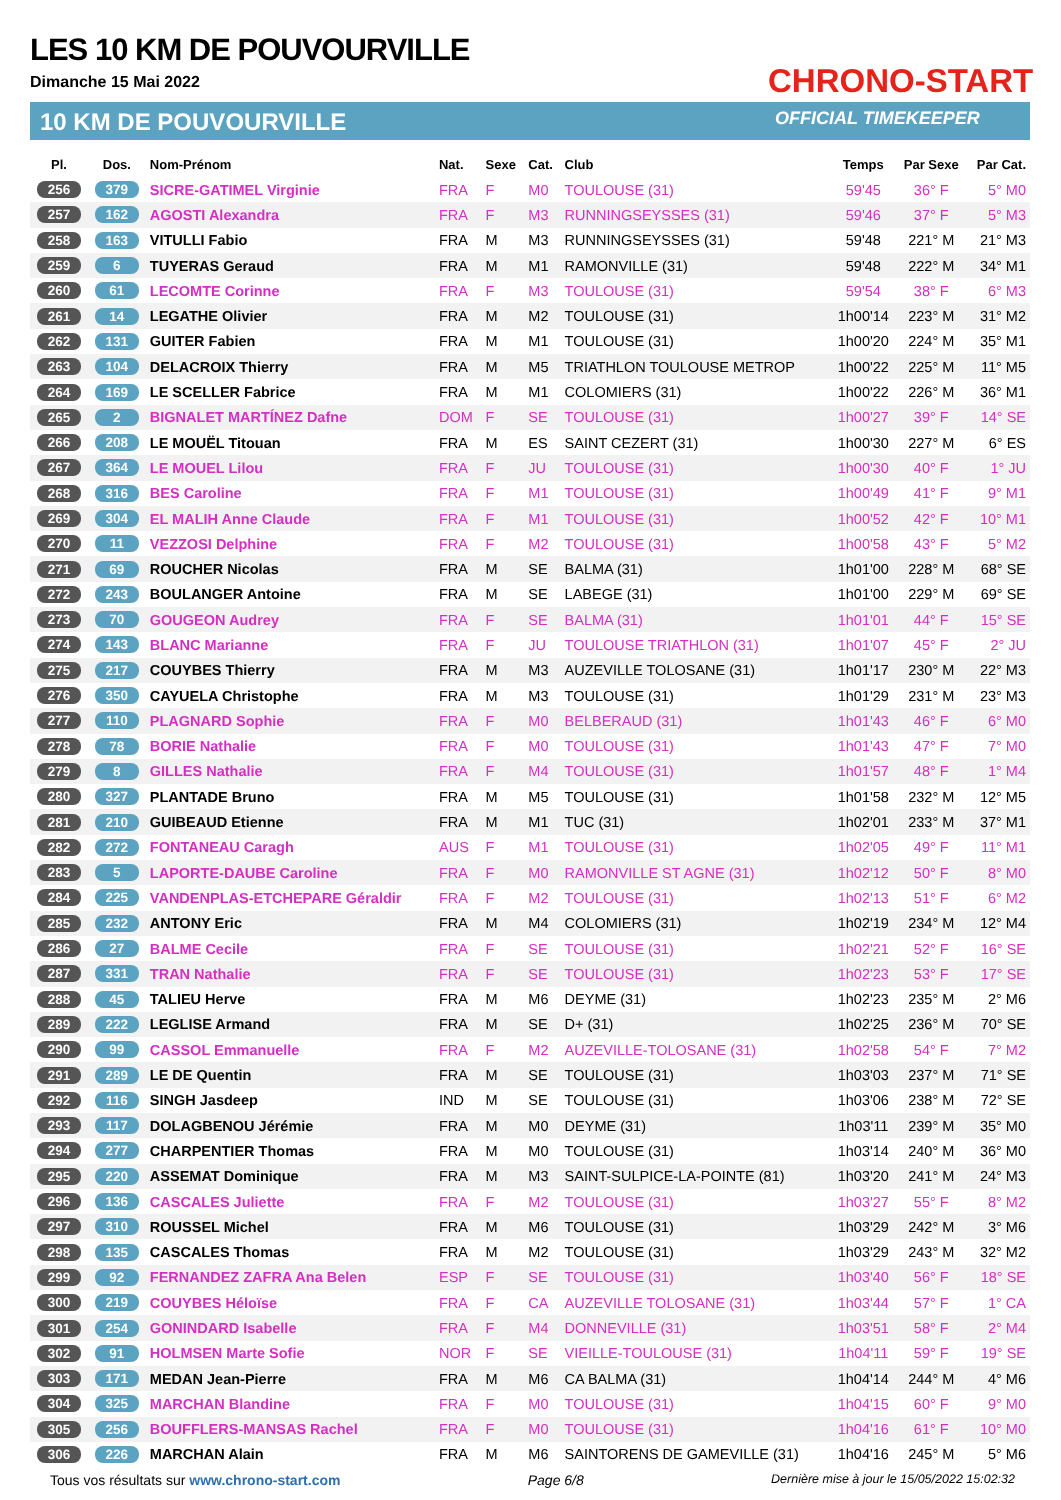LES 10 KM DE POUVOURVILLE
Dimanche 15 Mai 2022
10 KM DE POUVOURVILLE
CHRONO-START
OFFICIAL TIMEKEEPER
| Pl. | Dos. | Nom-Prénom | Nat. | Sexe | Cat. | Club | Temps | Par Sexe | Par Cat. |
| --- | --- | --- | --- | --- | --- | --- | --- | --- | --- |
| 256 | 379 | SICRE-GATIMEL Virginie | FRA | F | M0 | TOULOUSE (31) | 59'45 | 36° F | 5° M0 |
| 257 | 162 | AGOSTI Alexandra | FRA | F | M3 | RUNNINGSEYSSES (31) | 59'46 | 37° F | 5° M3 |
| 258 | 163 | VITULLI Fabio | FRA | M | M3 | RUNNINGSEYSSES (31) | 59'48 | 221° M | 21° M3 |
| 259 | 6 | TUYERAS Geraud | FRA | M | M1 | RAMONVILLE (31) | 59'48 | 222° M | 34° M1 |
| 260 | 61 | LECOMTE Corinne | FRA | F | M3 | TOULOUSE (31) | 59'54 | 38° F | 6° M3 |
| 261 | 14 | LEGATHE Olivier | FRA | M | M2 | TOULOUSE (31) | 1h00'14 | 223° M | 31° M2 |
| 262 | 131 | GUITER Fabien | FRA | M | M1 | TOULOUSE (31) | 1h00'20 | 224° M | 35° M1 |
| 263 | 104 | DELACROIX Thierry | FRA | M | M5 | TRIATHLON TOULOUSE METROP | 1h00'22 | 225° M | 11° M5 |
| 264 | 169 | LE SCELLER Fabrice | FRA | M | M1 | COLOMIERS (31) | 1h00'22 | 226° M | 36° M1 |
| 265 | 2 | BIGNALET MARTÍNEZ Dafne | DOM | F | SE | TOULOUSE (31) | 1h00'27 | 39° F | 14° SE |
| 266 | 208 | LE MOUËL Titouan | FRA | M | ES | SAINT CEZERT (31) | 1h00'30 | 227° M | 6° ES |
| 267 | 364 | LE MOUEL Lilou | FRA | F | JU | TOULOUSE (31) | 1h00'30 | 40° F | 1° JU |
| 268 | 316 | BES Caroline | FRA | F | M1 | TOULOUSE (31) | 1h00'49 | 41° F | 9° M1 |
| 269 | 304 | EL MALIH Anne Claude | FRA | F | M1 | TOULOUSE (31) | 1h00'52 | 42° F | 10° M1 |
| 270 | 11 | VEZZOSI Delphine | FRA | F | M2 | TOULOUSE (31) | 1h00'58 | 43° F | 5° M2 |
| 271 | 69 | ROUCHER Nicolas | FRA | M | SE | BALMA (31) | 1h01'00 | 228° M | 68° SE |
| 272 | 243 | BOULANGER Antoine | FRA | M | SE | LABEGE (31) | 1h01'00 | 229° M | 69° SE |
| 273 | 70 | GOUGEON Audrey | FRA | F | SE | BALMA (31) | 1h01'01 | 44° F | 15° SE |
| 274 | 143 | BLANC Marianne | FRA | F | JU | TOULOUSE TRIATHLON (31) | 1h01'07 | 45° F | 2° JU |
| 275 | 217 | COUYBES Thierry | FRA | M | M3 | AUZEVILLE TOLOSANE (31) | 1h01'17 | 230° M | 22° M3 |
| 276 | 350 | CAYUELA Christophe | FRA | M | M3 | TOULOUSE (31) | 1h01'29 | 231° M | 23° M3 |
| 277 | 110 | PLAGNARD Sophie | FRA | F | M0 | BELBERAUD (31) | 1h01'43 | 46° F | 6° M0 |
| 278 | 78 | BORIE Nathalie | FRA | F | M0 | TOULOUSE (31) | 1h01'43 | 47° F | 7° M0 |
| 279 | 8 | GILLES Nathalie | FRA | F | M4 | TOULOUSE (31) | 1h01'57 | 48° F | 1° M4 |
| 280 | 327 | PLANTADE Bruno | FRA | M | M5 | TOULOUSE (31) | 1h01'58 | 232° M | 12° M5 |
| 281 | 210 | GUIBEAUD Etienne | FRA | M | M1 | TUC (31) | 1h02'01 | 233° M | 37° M1 |
| 282 | 272 | FONTANEAU Caragh | AUS | F | M1 | TOULOUSE (31) | 1h02'05 | 49° F | 11° M1 |
| 283 | 5 | LAPORTE-DAUBE Caroline | FRA | F | M0 | RAMONVILLE ST AGNE (31) | 1h02'12 | 50° F | 8° M0 |
| 284 | 225 | VANDENPLAS-ETCHEPARE Géraldir | FRA | F | M2 | TOULOUSE (31) | 1h02'13 | 51° F | 6° M2 |
| 285 | 232 | ANTONY Eric | FRA | M | M4 | COLOMIERS (31) | 1h02'19 | 234° M | 12° M4 |
| 286 | 27 | BALME Cecile | FRA | F | SE | TOULOUSE (31) | 1h02'21 | 52° F | 16° SE |
| 287 | 331 | TRAN Nathalie | FRA | F | SE | TOULOUSE (31) | 1h02'23 | 53° F | 17° SE |
| 288 | 45 | TALIEU Herve | FRA | M | M6 | DEYME (31) | 1h02'23 | 235° M | 2° M6 |
| 289 | 222 | LEGLISE Armand | FRA | M | SE | D+ (31) | 1h02'25 | 236° M | 70° SE |
| 290 | 99 | CASSOL Emmanuelle | FRA | F | M2 | AUZEVILLE-TOLOSANE (31) | 1h02'58 | 54° F | 7° M2 |
| 291 | 289 | LE DE Quentin | FRA | M | SE | TOULOUSE (31) | 1h03'03 | 237° M | 71° SE |
| 292 | 116 | SINGH Jasdeep | IND | M | SE | TOULOUSE (31) | 1h03'06 | 238° M | 72° SE |
| 293 | 117 | DOLAGBENOU Jérémie | FRA | M | M0 | DEYME (31) | 1h03'11 | 239° M | 35° M0 |
| 294 | 277 | CHARPENTIER Thomas | FRA | M | M0 | TOULOUSE (31) | 1h03'14 | 240° M | 36° M0 |
| 295 | 220 | ASSEMAT Dominique | FRA | M | M3 | SAINT-SULPICE-LA-POINTE (81) | 1h03'20 | 241° M | 24° M3 |
| 296 | 136 | CASCALES Juliette | FRA | F | M2 | TOULOUSE (31) | 1h03'27 | 55° F | 8° M2 |
| 297 | 310 | ROUSSEL Michel | FRA | M | M6 | TOULOUSE (31) | 1h03'29 | 242° M | 3° M6 |
| 298 | 135 | CASCALES Thomas | FRA | M | M2 | TOULOUSE (31) | 1h03'29 | 243° M | 32° M2 |
| 299 | 92 | FERNANDEZ ZAFRA Ana Belen | ESP | F | SE | TOULOUSE (31) | 1h03'40 | 56° F | 18° SE |
| 300 | 219 | COUYBES Héloïse | FRA | F | CA | AUZEVILLE TOLOSANE (31) | 1h03'44 | 57° F | 1° CA |
| 301 | 254 | GONINDARD Isabelle | FRA | F | M4 | DONNEVILLE (31) | 1h03'51 | 58° F | 2° M4 |
| 302 | 91 | HOLMSEN Marte Sofie | NOR | F | SE | VIEILLE-TOULOUSE (31) | 1h04'11 | 59° F | 19° SE |
| 303 | 171 | MEDAN Jean-Pierre | FRA | M | M6 | CA BALMA (31) | 1h04'14 | 244° M | 4° M6 |
| 304 | 325 | MARCHAN Blandine | FRA | F | M0 | TOULOUSE (31) | 1h04'15 | 60° F | 9° M0 |
| 305 | 256 | BOUFFLERS-MANSAS Rachel | FRA | F | M0 | TOULOUSE (31) | 1h04'16 | 61° F | 10° M0 |
| 306 | 226 | MARCHAN Alain | FRA | M | M6 | SAINTORENS DE GAMEVILLE (31) | 1h04'16 | 245° M | 5° M6 |
Tous vos résultats sur www.chrono-start.com Page 6/8 Dernière mise à jour le 15/05/2022 15:02:32